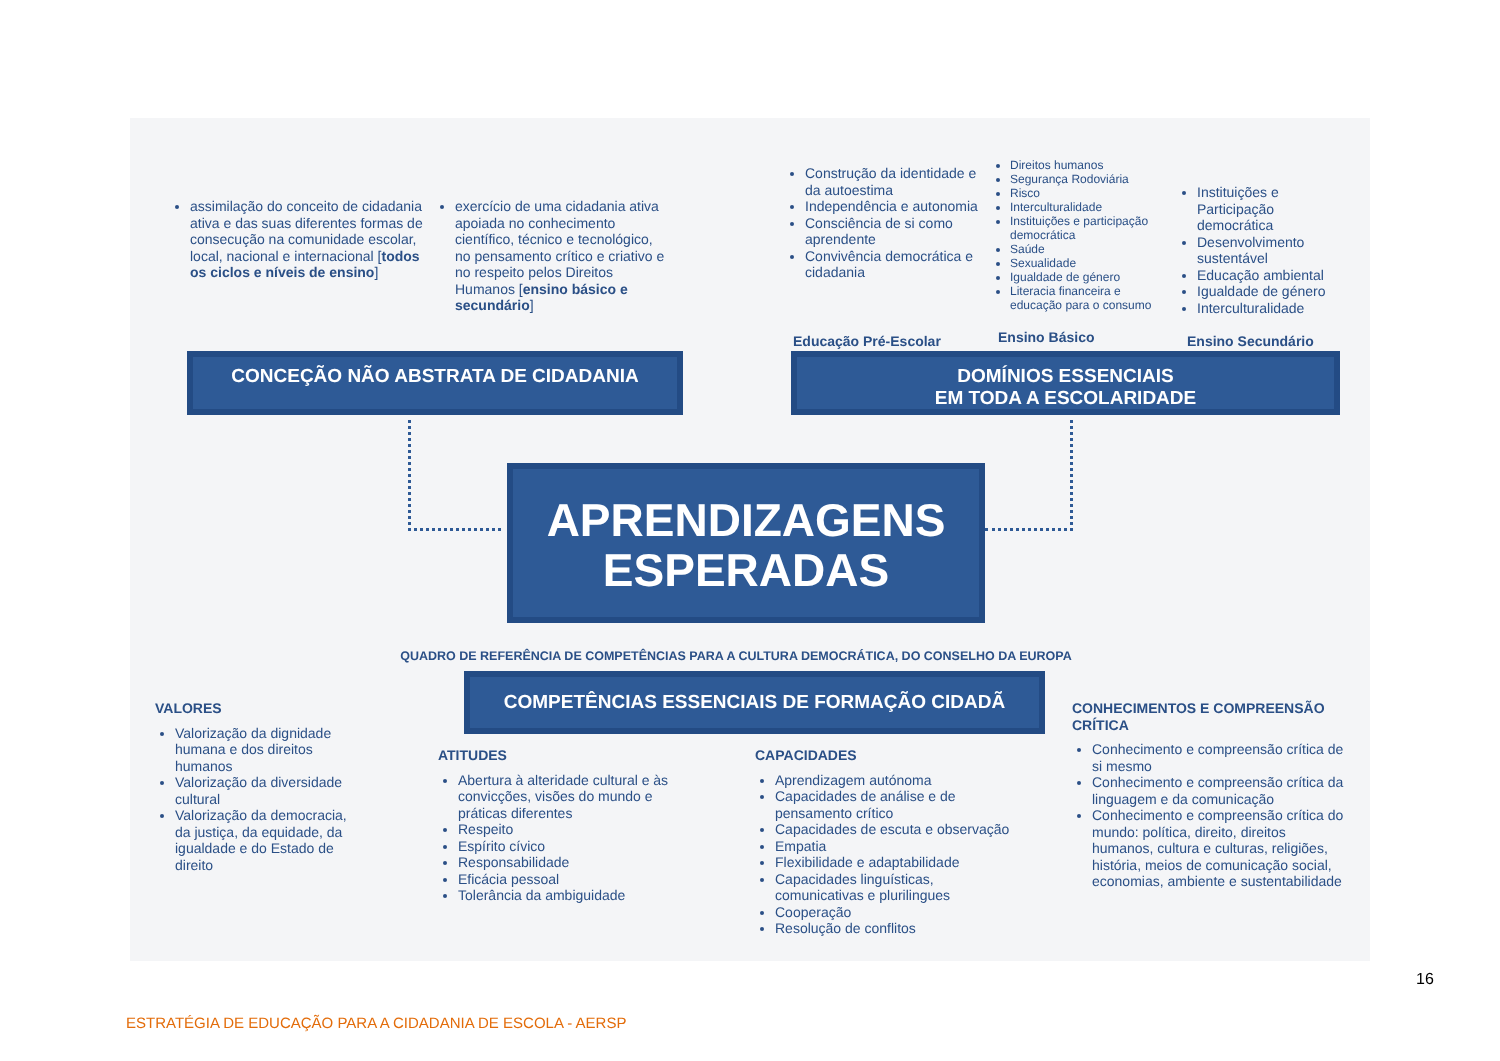assimilação do conceito de cidadania ativa e das suas diferentes formas de consecução na comunidade escolar, local, nacional e internacional [todos os ciclos e níveis de ensino]
exercício de uma cidadania ativa apoiada no conhecimento científico, técnico e tecnológico, no pensamento crítico e criativo e no respeito pelos Direitos Humanos [ensino básico e secundário]
Construção da identidade e da autoestima
Independência e autonomia
Consciência de si como aprendente
Convivência democrática e cidadania
Direitos humanos
Segurança Rodoviária
Risco
Interculturalidade
Instituições e participação democrática
Saúde
Sexualidade
Igualdade de género
Literacia financeira e educação para o consumo
Instituições e Participação democrática
Desenvolvimento sustentável
Educação ambiental
Igualdade de género
Interculturalidade
Educação Pré-Escolar Ensino Básico Ensino Secundário
CONCEÇÃO NÃO ABSTRATA DE CIDADANIA
DOMÍNIOS ESSENCIAIS
EM TODA A ESCOLARIDADE
APRENDIZAGENS
ESPERADAS
QUADRO DE REFERÊNCIA DE COMPETÊNCIAS PARA A CULTURA DEMOCRÁTICA, DO CONSELHO DA EUROPA
COMPETÊNCIAS ESSENCIAIS DE FORMAÇÃO CIDADÃ
VALORES
Valorização da dignidade humana e dos direitos humanos
Valorização da diversidade cultural
Valorização da democracia, da justiça, da equidade, da igualdade e do Estado de direito
ATITUDES
Abertura à alteridade cultural e às convicções, visões do mundo e práticas diferentes
Respeito
Espírito cívico
Responsabilidade
Eficácia pessoal
Tolerância da ambiguidade
CAPACIDADES
Aprendizagem autónoma
Capacidades de análise e de pensamento crítico
Capacidades de escuta e observação
Empatia
Flexibilidade e adaptabilidade
Capacidades linguísticas, comunicativas e plurilingues
Cooperação
Resolução de conflitos
CONHECIMENTOS E COMPREENSÃO CRÍTICA
Conhecimento e compreensão crítica de si mesmo
Conhecimento e compreensão crítica da linguagem e da comunicação
Conhecimento e compreensão crítica do mundo: política, direito, direitos humanos, cultura e culturas, religiões, história, meios de comunicação social, economias, ambiente e sustentabilidade
16
ESTRATÉGIA DE EDUCAÇÃO PARA A CIDADANIA DE ESCOLA - AERSP